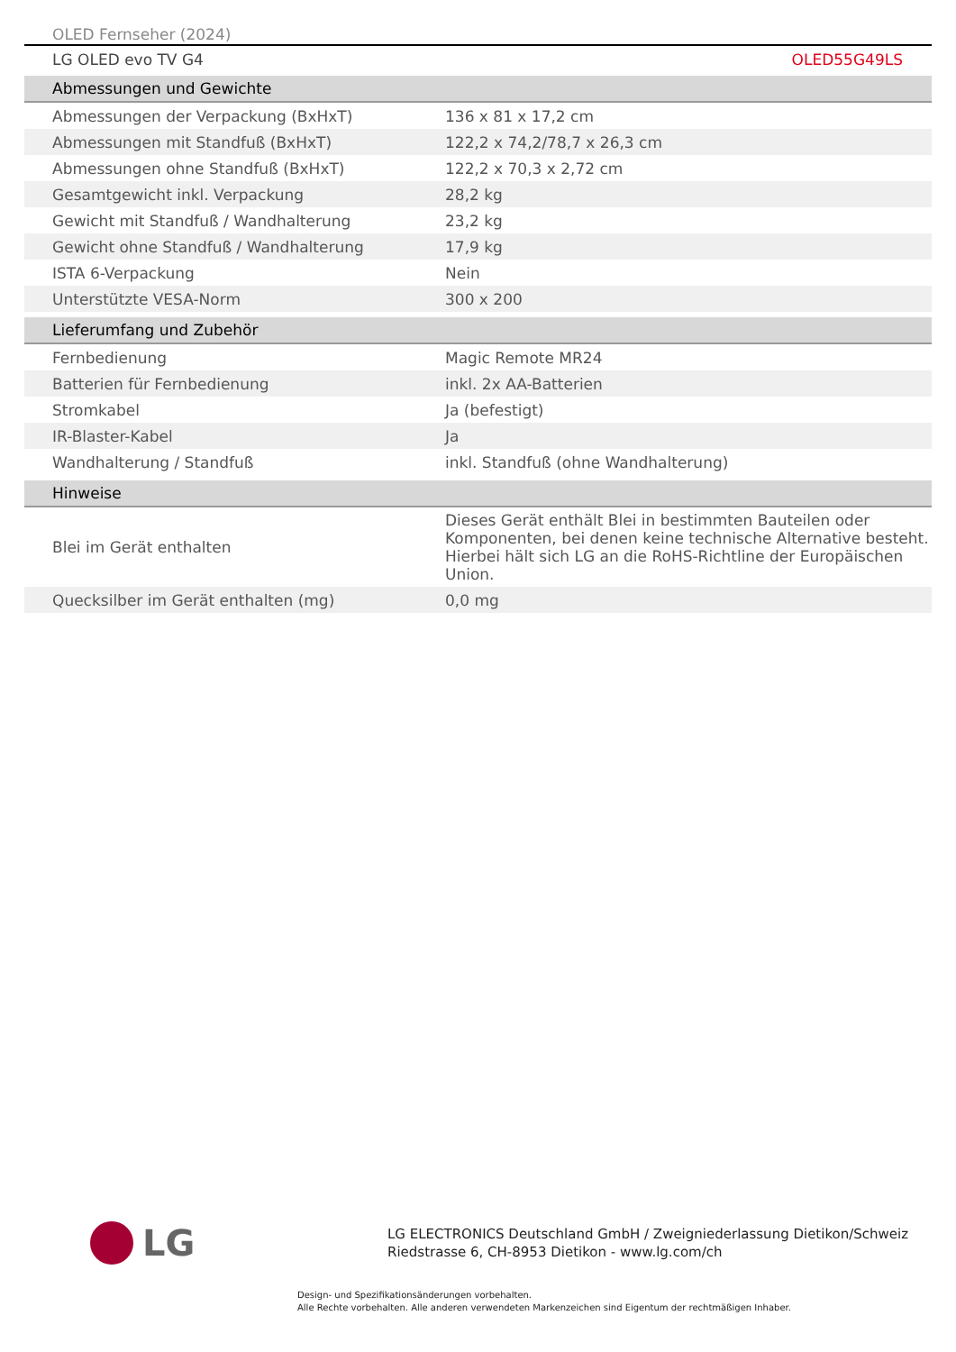OLED Fernseher (2024)
LG OLED evo TV G4 OLED55G49LS
| Abmessungen und Gewichte | |
| --- | --- |
| Abmessungen der Verpackung (BxHxT) | 136 x 81 x 17,2 cm |
| Abmessungen mit Standfuß (BxHxT) | 122,2 x 74,2/78,7 x 26,3 cm |
| Abmessungen ohne Standfuß (BxHxT) | 122,2 x 70,3 x 2,72 cm |
| Gesamtgewicht inkl. Verpackung | 28,2 kg |
| Gewicht mit Standfuß / Wandhalterung | 23,2 kg |
| Gewicht ohne Standfuß / Wandhalterung | 17,9 kg |
| ISTA 6-Verpackung | Nein |
| Unterstützte VESA-Norm | 300 x 200 |
| Lieferumfang und Zubehör | |
| Fernbedienung | Magic Remote MR24 |
| Batterien für Fernbedienung | inkl. 2x AA-Batterien |
| Stromkabel | Ja (befestigt) |
| IR-Blaster-Kabel | Ja |
| Wandhalterung / Standfuß | inkl. Standfuß (ohne Wandhalterung) |
| Hinweise | |
| Blei im Gerät enthalten | Dieses Gerät enthält Blei in bestimmten Bauteilen oder Komponenten, bei denen keine technische Alternative besteht. Hierbei hält sich LG an die RoHS-Richtline der Europäischen Union. |
| Quecksilber im Gerät enthalten (mg) | 0,0 mg |
LG
LG ELECTRONICS Deutschland GmbH / Zweigniederlassung Dietikon/Schweiz
Riedstrasse 6, CH-8953 Dietikon - www.lg.com/ch
Design- und Spezifikationsänderungen vorbehalten.
Alle Rechte vorbehalten. Alle anderen verwendeten Markenzeichen sind Eigentum der rechtmäßigen Inhaber.